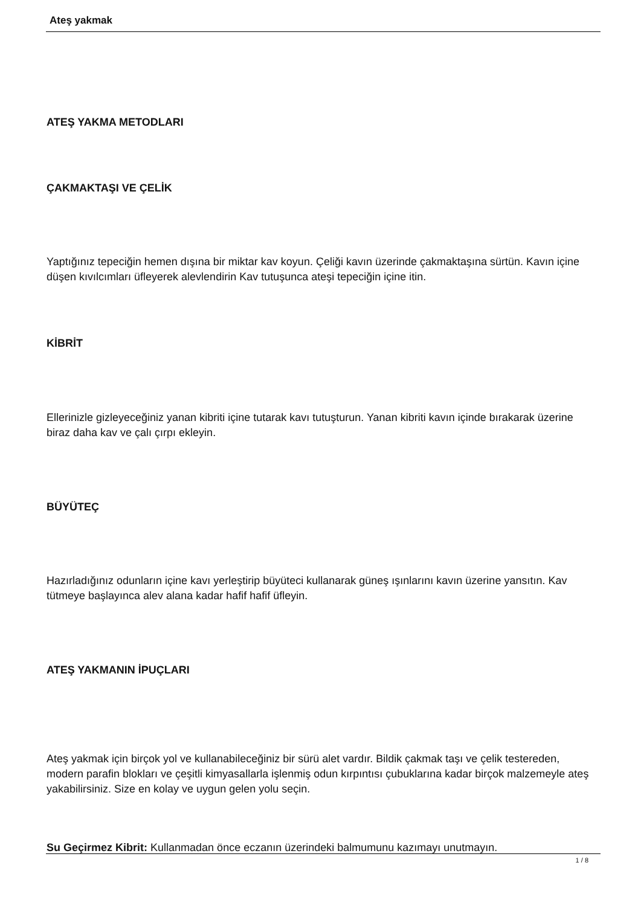Ateş yakmak
ATEŞ YAKMA METODLARI
ÇAKMAKTAŞI VE ÇELİK
Yaptığınız tepeciğin hemen dışına bir miktar kav koyun. Çeliği kavın üzerinde çakmaktaşına sürtün. Kavın içine düşen kıvılcımları üfleyerek alevlendirin Kav tutuşunca ateşi tepeciğin içine itin.
KİBRİT
Ellerinizle gizleyeceğiniz yanan kibriti içine tutarak kavı tutuşturun. Yanan kibriti kavın içinde bırakarak üzerine biraz daha kav ve çalı çırpı ekleyin.
BÜYÜTEÇ
Hazırladığınız odunların içine kavı yerleştirip büyüteci kullanarak güneş ışınlarını kavın üzerine yansıtın. Kav tütmeye başlayınca alev alana kadar hafif hafif üfleyin.
ATEŞ YAKMANIN İPUÇLARI
Ateş yakmak için birçok yol ve kullanabileceğiniz bir sürü alet vardır. Bildik çakmak taşı ve çelik testereden, modern parafin blokları ve çeşitli kimyasallarla işlenmiş odun kırpıntısı çubuklarına kadar birçok malzemeyle ateş yakabilirsiniz. Size en kolay ve uygun gelen yolu seçin.
Su Geçirmez Kibrit: Kullanmadan önce eczanın üzerindeki balmumunu kazımayı unutmayın.
1 / 8